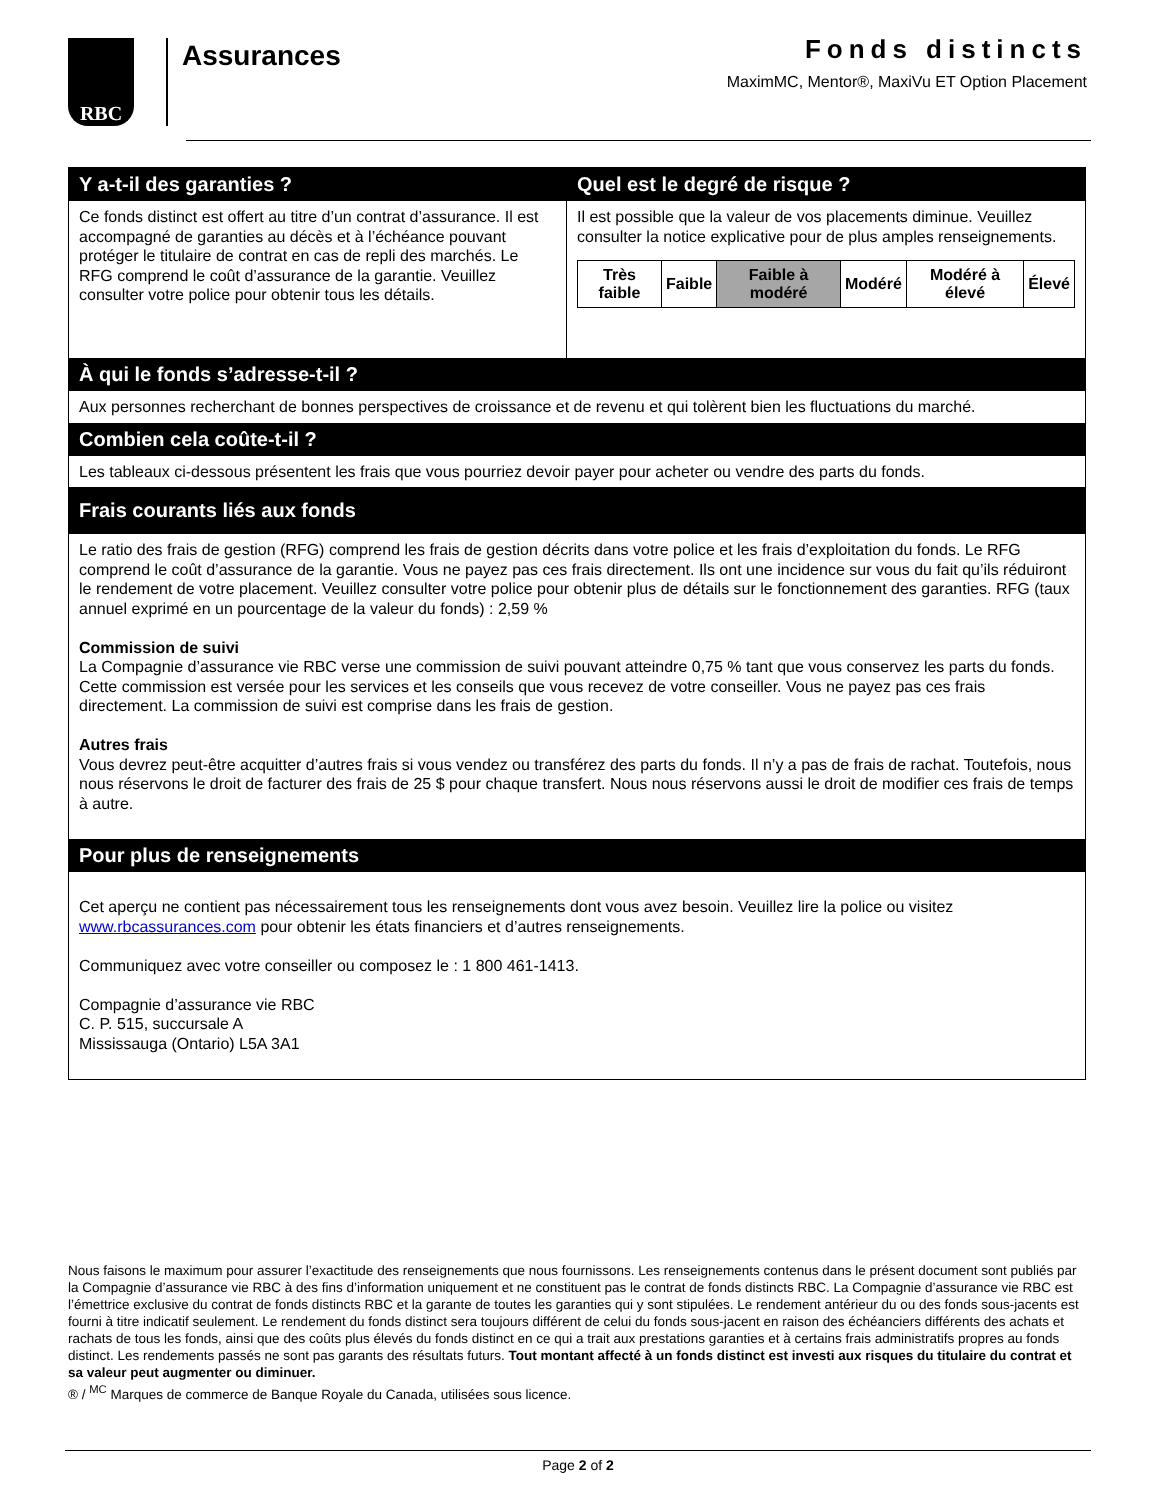RBC Assurances
Fonds distincts
MaximMC, Mentor®, MaxiVu ET Option Placement
Y a-t-il des garanties ?
Ce fonds distinct est offert au titre d’un contrat d’assurance. Il est accompagné de garanties au décès et à l’échéance pouvant protéger le titulaire de contrat en cas de repli des marchés. Le RFG comprend le coût d’assurance de la garantie. Veuillez consulter votre police pour obtenir tous les détails.
Quel est le degré de risque ?
Il est possible que la valeur de vos placements diminue. Veuillez consulter la notice explicative pour de plus amples renseignements.
| Très faible | Faible | Faible à modéré | Modéré | Modéré à élevé | Élevé |
À qui le fonds s’adresse-t-il ?
Aux personnes recherchant de bonnes perspectives de croissance et de revenu et qui tolèrent bien les fluctuations du marché.
Combien cela coûte-t-il ?
Les tableaux ci-dessous présentent les frais que vous pourriez devoir payer pour acheter ou vendre des parts du fonds.
Frais courants liés aux fonds
Le ratio des frais de gestion (RFG) comprend les frais de gestion décrits dans votre police et les frais d’exploitation du fonds. Le RFG comprend le coût d’assurance de la garantie. Vous ne payez pas ces frais directement. Ils ont une incidence sur vous du fait qu’ils réduiront le rendement de votre placement. Veuillez consulter votre police pour obtenir plus de détails sur le fonctionnement des garanties. RFG (taux annuel exprimé en un pourcentage de la valeur du fonds) : 2,59 %
Commission de suivi
La Compagnie d’assurance vie RBC verse une commission de suivi pouvant atteindre 0,75 % tant que vous conservez les parts du fonds. Cette commission est versée pour les services et les conseils que vous recevez de votre conseiller. Vous ne payez pas ces frais directement. La commission de suivi est comprise dans les frais de gestion.
Autres frais
Vous devrez peut-être acquitter d’autres frais si vous vendez ou transférez des parts du fonds. Il n’y a pas de frais de rachat. Toutefois, nous nous réservons le droit de facturer des frais de 25 $ pour chaque transfert. Nous nous réservons aussi le droit de modifier ces frais de temps à autre.
Pour plus de renseignements
Cet aperçu ne contient pas nécessairement tous les renseignements dont vous avez besoin. Veuillez lire la police ou visitez www.rbcassurances.com pour obtenir les états financiers et d’autres renseignements.
Communiquez avec votre conseiller ou composez le : 1 800 461-1413.
Compagnie d’assurance vie RBC
C. P. 515, succursale A
Mississauga (Ontario) L5A 3A1
Nous faisons le maximum pour assurer l’exactitude des renseignements que nous fournissons. Les renseignements contenus dans le présent document sont publiés par la Compagnie d’assurance vie RBC à des fins d’information uniquement et ne constituent pas le contrat de fonds distincts RBC. La Compagnie d’assurance vie RBC est l’émettrice exclusive du contrat de fonds distincts RBC et la garante de toutes les garanties qui y sont stipulées. Le rendement antérieur du ou des fonds sous-jacents est fourni à titre indicatif seulement. Le rendement du fonds distinct sera toujours différent de celui du fonds sous-jacent en raison des échéanciers différents des achats et rachats de tous les fonds, ainsi que des coûts plus élevés du fonds distinct en ce qui a trait aux prestations garanties et à certains frais administratifs propres au fonds distinct. Les rendements passés ne sont pas garants des résultats futurs. Tout montant affecté à un fonds distinct est investi aux risques du titulaire du contrat et sa valeur peut augmenter ou diminuer.
® / <sup>MC</sup> Marques de commerce de Banque Royale du Canada, utilisées sous licence.
Page 2 of 2